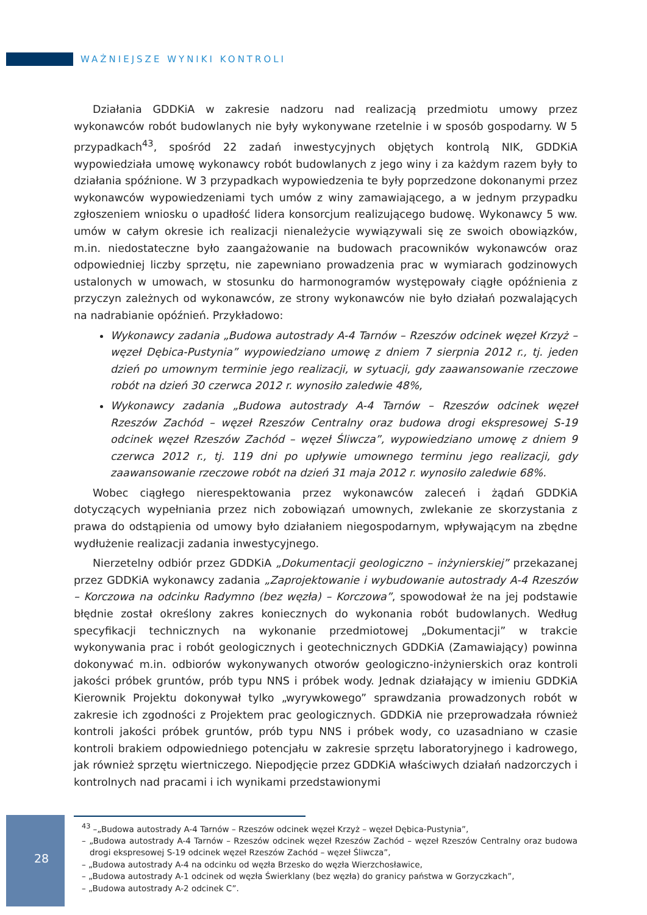WAŻNIEJSZE WYNIKI KONTROLI
Działania GDDKiA w zakresie nadzoru nad realizacją przedmiotu umowy przez wykonawców robót budowlanych nie były wykonywane rzetelnie i w sposób gospodarny. W 5 przypadkach<sup>43</sup>, spośród 22 zadań inwestycyjnych objętych kontrolą NIK, GDDKiA wypowiedziała umowę wykonawcy robót budowlanych z jego winy i za każdym razem były to działania spóźnione. W 3 przypadkach wypowiedzenia te były poprzedzone dokonanymi przez wykonawców wypowiedzeniami tych umów z winy zamawiającego, a w jednym przypadku zgłoszeniem wniosku o upadłość lidera konsorcjum realizującego budowę. Wykonawcy 5 ww. umów w całym okresie ich realizacji nienależycie wywiązywali się ze swoich obowiązków, m.in. niedostateczne było zaangażowanie na budowach pracowników wykonawców oraz odpowiedniej liczby sprzętu, nie zapewniano prowadzenia prac w wymiarach godzinowych ustalonych w umowach, w stosunku do harmonogramów występowały ciągłe opóźnienia z przyczyn zależnych od wykonawców, ze strony wykonawców nie było działań pozwalających na nadrabianie opóźnień. Przykładowo:
Wykonawcy zadania „Budowa autostrady A-4 Tarnów – Rzeszów odcinek węzeł Krzyż – węzeł Dębica-Pustynia” wypowiedziano umowę z dniem 7 sierpnia 2012 r., tj. jeden dzień po umownym terminie jego realizacji, w sytuacji, gdy zaawansowanie rzeczowe robót na dzień 30 czerwca 2012 r. wynosiło zaledwie 48%,
Wykonawcy zadania „Budowa autostrady A-4 Tarnów – Rzeszów odcinek węzeł Rzeszów Zachód – węzeł Rzeszów Centralny oraz budowa drogi ekspresowej S-19 odcinek węzeł Rzeszów Zachód – węzeł Śliwcza”, wypowiedziano umowę z dniem 9 czerwca 2012 r., tj. 119 dni po upływie umownego terminu jego realizacji, gdy zaawansowanie rzeczowe robót na dzień 31 maja 2012 r. wynosiło zaledwie 68%.
Wobec ciągłego nierespektowania przez wykonawców zaleceń i żądań GDDKiA dotyczących wypełniania przez nich zobowiązań umownych, zwlekanie ze skorzystania z prawa do odstąpienia od umowy było działaniem niegospodarnym, wpływającym na zbędne wydłużenie realizacji zadania inwestycyjnego.
Nierzetelny odbiór przez GDDKiA „Dokumentacji geologiczno – inżynierskiej” przekazanej przez GDDKiA wykonawcy zadania „Zaprojektowanie i wybudowanie autostrady A-4 Rzeszów – Korczowa na odcinku Radymno (bez węzła) – Korczowa”, spowodował że na jej podstawie błędnie został określony zakres koniecznych do wykonania robót budowlanych. Według specyfikacji technicznych na wykonanie przedmiotowej „Dokumentacji” w trakcie wykonywania prac i robót geologicznych i geotechnicznych GDDKiA (Zamawiający) powinna dokonywać m.in. odbiorów wykonywanych otworów geologiczno-inżynierskich oraz kontroli jakości próbek gruntów, prób typu NNS i próbek wody. Jednak działający w imieniu GDDKiA Kierownik Projektu dokonywał tylko „wyrywkowego” sprawdzania prowadzonych robót w zakresie ich zgodności z Projektem prac geologicznych. GDDKiA nie przeprowadzała również kontroli jakości próbek gruntów, prób typu NNS i próbek wody, co uzasadniano w czasie kontroli brakiem odpowiedniego potencjału w zakresie sprzętu laboratoryjnego i kadrowego, jak również sprzętu wiertniczego. Niepodjęcie przez GDDKiA właściwych działań nadzorczych i kontrolnych nad pracami i ich wynikami przedstawionymi
<sup>43</sup> –„Budowa autostrady A-4 Tarnów – Rzeszów odcinek węzeł Krzyż – węzeł Dębica-Pustynia”,
– „Budowa autostrady A-4 Tarnów – Rzeszów odcinek węzeł Rzeszów Zachód – węzeł Rzeszów Centralny oraz budowa drogi ekspresowej S-19 odcinek węzeł Rzeszów Zachód – węzeł Śliwcza”,
– „Budowa autostrady A-4 na odcinku od węzła Brzesko do węzła Wierzchosławice,
– „Budowa autostrady A-1 odcinek od węzła Świerklany (bez węzła) do granicy państwa w Gorzyczkach”,
– „Budowa autostrady A-2 odcinek C”.
28